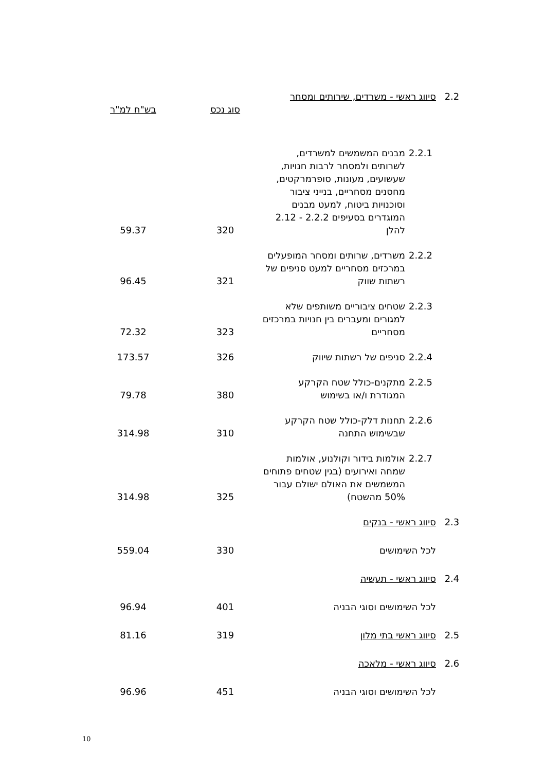| 2.2 | סיווג ראשי - משרדים, שירותים ומסחר | | | |
| | | | סוג נכס | בש"ח למ"ר |
| | 2.2.1 | מבנים המשמשים למשרדים, לשרותים ולמסחר לרבות חנויות, שעשועים, מעונות, סופרמרקטים, מחסנים מסחריים, בנייני ציבור וסוכנויות ביטוח, למעט מבנים המוגדרים בסעיפים 2.2.2 - 2.12 להלן | 320 | 59.37 |
| | 2.2.2 | משרדים, שרותים ומסחר המופעלים במרכזים מסחריים למעט סניפים של רשתות שווק | 321 | 96.45 |
| | 2.2.3 | שטחים ציבוריים משותפים שלא למגורים ומעברים בין חנויות במרכזים מסחריים | 323 | 72.32 |
| | 2.2.4 | סניפים של רשתות שיווק | 326 | 173.57 |
| | 2.2.5 | מתקנים-כולל שטח הקרקע המגודרת ו/או בשימוש | 380 | 79.78 |
| | 2.2.6 | תחנות דלק-כולל שטח הקרקע שבשימוש התחנה | 310 | 314.98 |
| | 2.2.7 | אולמות בידור וקולנוע, אולמות שמחה ואירועים (בגין שטחים פתוחים המשמשים את האולם ישולם עבור 50% מהשטח) | 325 | 314.98 |
| 2.3 | סיווג ראשי - בנקים | | | |
| | לכל השימושים | | 330 | 559.04 |
| 2.4 | סיווג ראשי - תעשיה | | | |
| | לכל השימושים וסוגי הבניה | | 401 | 96.94 |
| 2.5 | סיווג ראשי בתי מלון | | 319 | 81.16 |
| 2.6 | סיווג ראשי - מלאכה | | | |
| | לכל השימושים וסוגי הבניה | | 451 | 96.96 |
10